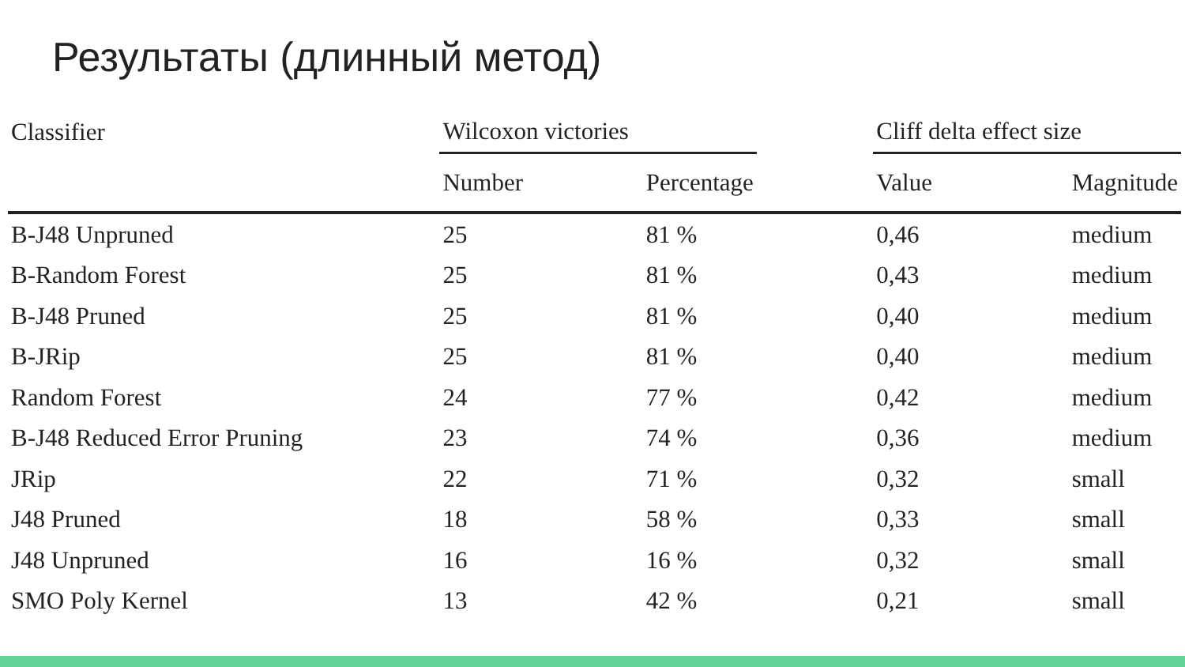Результаты (длинный метод)
| Classifier | Wilcoxon victories | | | Cliff delta effect size | |
| --- | --- | --- | --- | --- | --- |
| | Number | Percentage | | Value | Magnitude |
| B-J48 Unpruned | 25 | 81 % | | 0,46 | medium |
| B-Random Forest | 25 | 81 % | | 0,43 | medium |
| B-J48 Pruned | 25 | 81 % | | 0,40 | medium |
| B-JRip | 25 | 81 % | | 0,40 | medium |
| Random Forest | 24 | 77 % | | 0,42 | medium |
| B-J48 Reduced Error Pruning | 23 | 74 % | | 0,36 | medium |
| JRip | 22 | 71 % | | 0,32 | small |
| J48 Pruned | 18 | 58 % | | 0,33 | small |
| J48 Unpruned | 16 | 16 % | | 0,32 | small |
| SMO Poly Kernel | 13 | 42 % | | 0,21 | small |